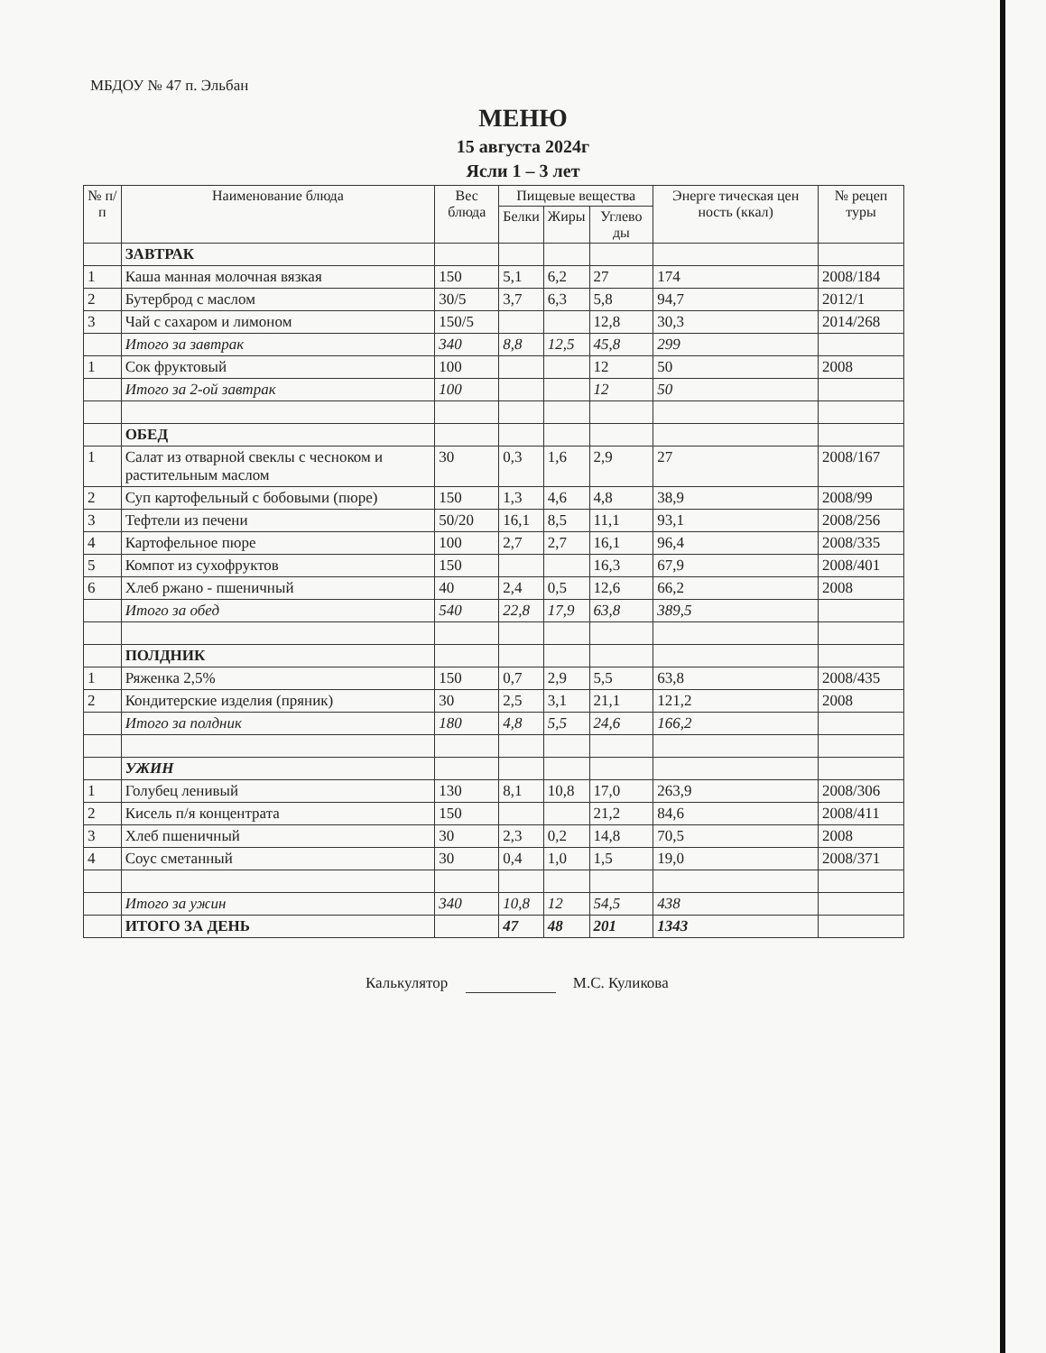МБДОУ № 47 п. Эльбан
МЕНЮ
15 августа 2024г
Ясли 1 – 3 лет
| № п/п | Наименование блюда | Вес блюда | Пищевые вещества | | | Энерге тическая цен ность (ккал) | № рецеп туры |
| --- | --- | --- | --- | --- | --- | --- | --- |
| | | | Белки | Жиры | Углево ды | | |
| | ЗАВТРАК | | | | | | |
| 1 | Каша манная молочная вязкая | 150 | 5,1 | 6,2 | 27 | 174 | 2008/184 |
| 2 | Бутерброд с маслом | 30/5 | 3,7 | 6,3 | 5,8 | 94,7 | 2012/1 |
| 3 | Чай с сахаром и лимоном | 150/5 | | | 12,8 | 30,3 | 2014/268 |
| | Итого за завтрак | 340 | 8,8 | 12,5 | 45,8 | 299 | |
| 1 | Сок фруктовый | 100 | | | 12 | 50 | 2008 |
| | Итого за 2-ой завтрак | 100 | | | 12 | 50 | |
| | ОБЕД | | | | | | |
| 1 | Салат из отварной свеклы с чесноком и растительным маслом | 30 | 0,3 | 1,6 | 2,9 | 27 | 2008/167 |
| 2 | Суп картофельный с бобовыми (пюре) | 150 | 1,3 | 4,6 | 4,8 | 38,9 | 2008/99 |
| 3 | Тефтели из печени | 50/20 | 16,1 | 8,5 | 11,1 | 93,1 | 2008/256 |
| 4 | Картофельное пюре | 100 | 2,7 | 2,7 | 16,1 | 96,4 | 2008/335 |
| 5 | Компот из сухофруктов | 150 | | | 16,3 | 67,9 | 2008/401 |
| 6 | Хлеб ржано - пшеничный | 40 | 2,4 | 0,5 | 12,6 | 66,2 | 2008 |
| | Итого за обед | 540 | 22,8 | 17,9 | 63,8 | 389,5 | |
| | ПОЛДНИК | | | | | | |
| 1 | Ряженка 2,5% | 150 | 0,7 | 2,9 | 5,5 | 63,8 | 2008/435 |
| 2 | Кондитерские изделия (пряник) | 30 | 2,5 | 3,1 | 21,1 | 121,2 | 2008 |
| | Итого за полдник | 180 | 4,8 | 5,5 | 24,6 | 166,2 | |
| | УЖИН | | | | | | |
| 1 | Голубец ленивый | 130 | 8,1 | 10,8 | 17,0 | 263,9 | 2008/306 |
| 2 | Кисель п/я концентрата | 150 | | | 21,2 | 84,6 | 2008/411 |
| 3 | Хлеб пшеничный | 30 | 2,3 | 0,2 | 14,8 | 70,5 | 2008 |
| 4 | Соус сметанный | 30 | 0,4 | 1,0 | 1,5 | 19,0 | 2008/371 |
| | Итого за ужин | 340 | 10,8 | 12 | 54,5 | 438 | |
| | ИТОГО ЗА ДЕНЬ | | 47 | 48 | 201 | 1343 | |
Калькулятор М.С. Куликова